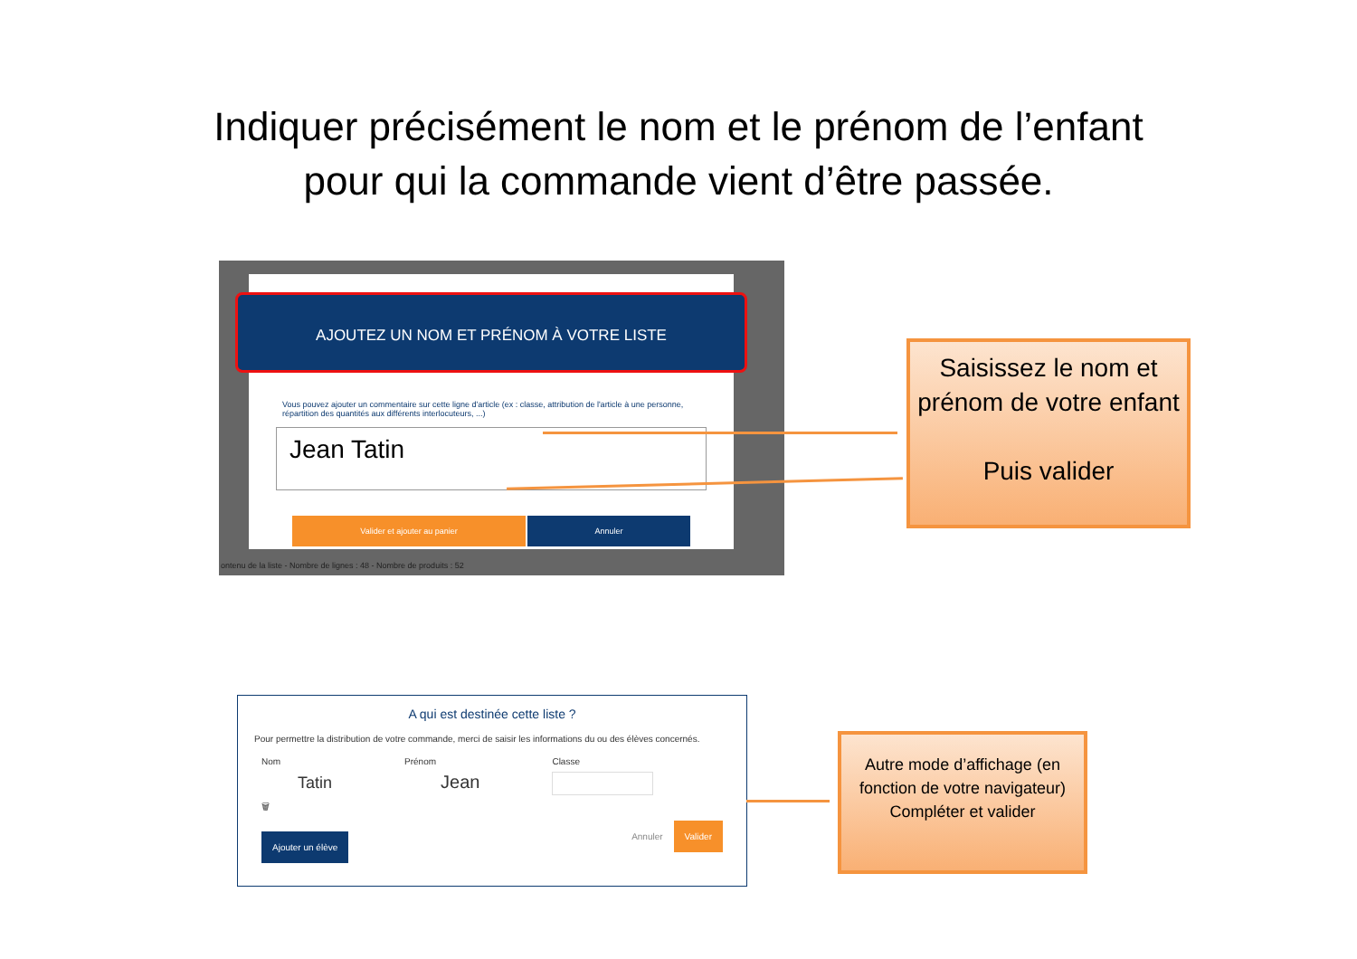Indiquer précisément le nom et le prénom de l’enfant
pour qui la commande vient d’être passée.
AJOUTEZ UN NOM ET PRÉNOM À VOTRE LISTE
Vous pouvez ajouter un commentaire sur cette ligne d'article (ex : classe, attribution de l'article à une personne, répartition des quantités aux différents interlocuteurs, ...)
Jean Tatin
Valider et ajouter au panier Annuler
ontenu de la liste - Nombre de lignes : 48 - Nombre de produits : 52
Saisissez le nom et prénom de votre enfant
Puis valider
A qui est destinée cette liste ?
Pour permettre la distribution de votre commande, merci de saisir les informations du ou des élèves concernés.
Nom
Tatin
🗑
Prénom
Jean
Classe
Ajouter un élève Annuler Valider
Autre mode d’affichage (en fonction de votre navigateur)
Compléter et valider